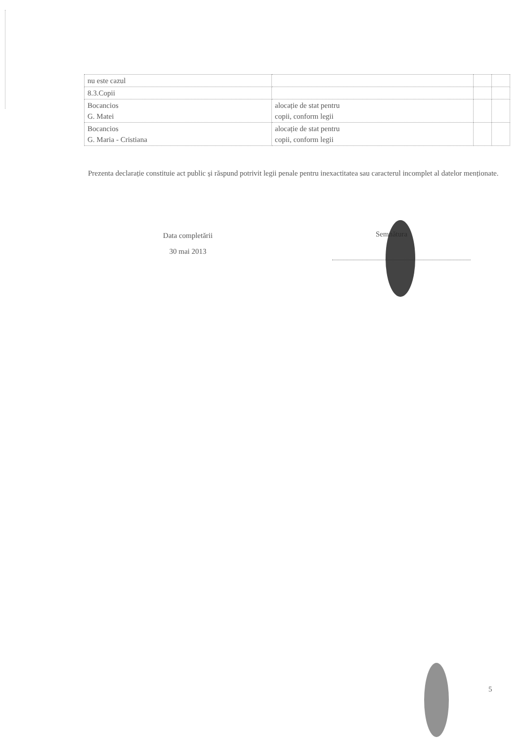| nu este cazul | | | |
| 8.3.Copii | | | |
| Bocancios G. Matei | alocație de stat pentru copii, conform legii | | |
| Bocancios G. Maria - Cristiana | alocație de stat pentru copii, conform legii | | |
Prezenta declarație constituie act public și răspund potrivit legii penale pentru inexactitatea sau caracterul incomplet al datelor menționate.
Data completării
30 mai 2013
Semnătura
5